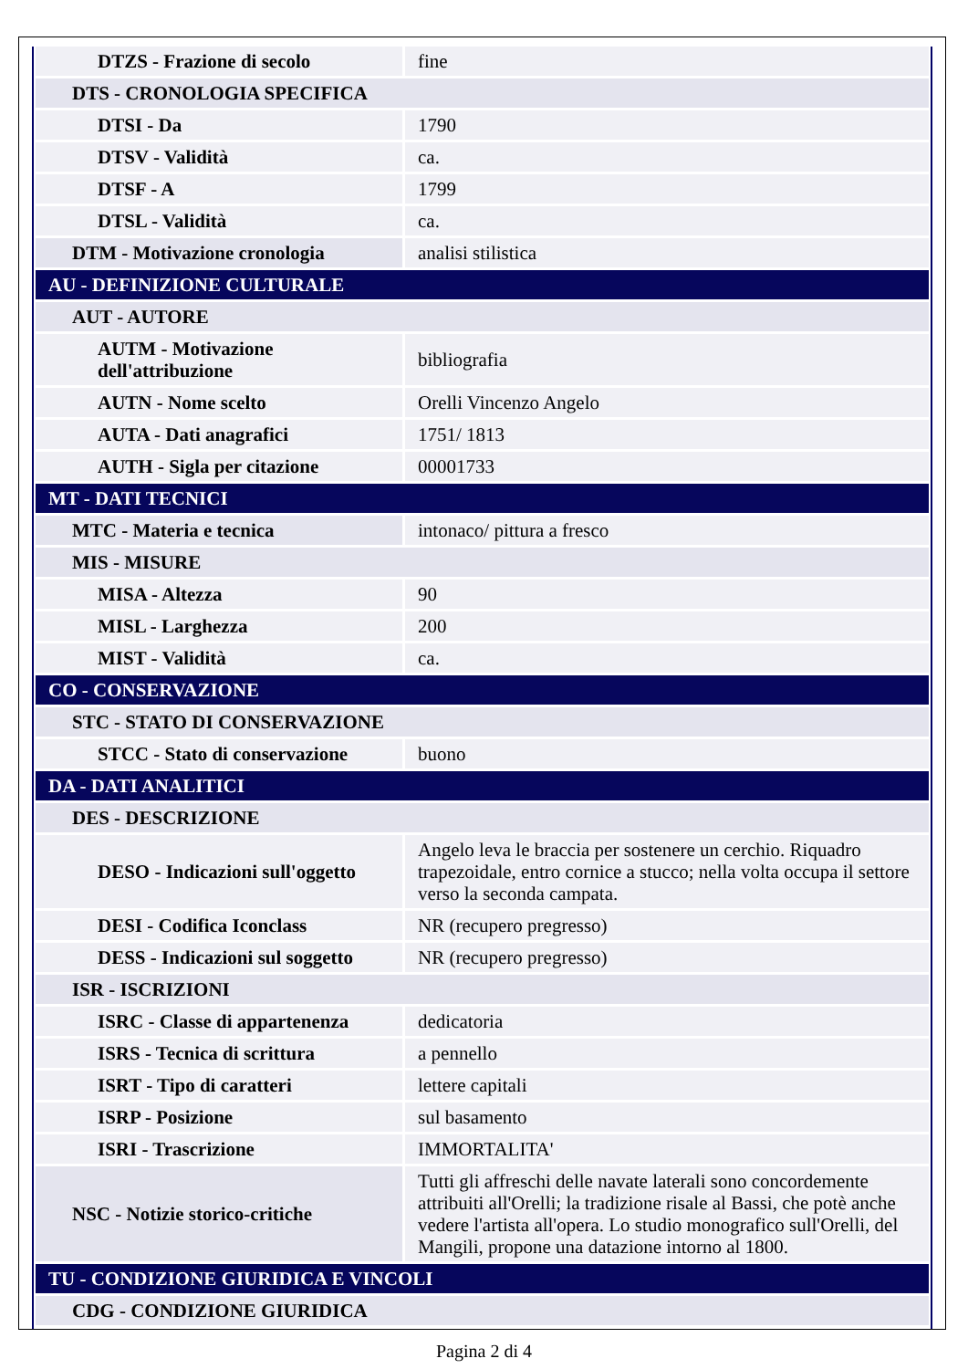| DTZS - Frazione di secolo | fine |
| DTS - CRONOLOGIA SPECIFICA | |
| DTSI - Da | 1790 |
| DTSV - Validità | ca. |
| DTSF - A | 1799 |
| DTSL - Validità | ca. |
| DTM - Motivazione cronologia | analisi stilistica |
| AU - DEFINIZIONE CULTURALE | |
| AUT - AUTORE | |
| AUTM - Motivazione dell'attribuzione | bibliografia |
| AUTN - Nome scelto | Orelli Vincenzo Angelo |
| AUTA - Dati anagrafici | 1751/ 1813 |
| AUTH - Sigla per citazione | 00001733 |
| MT - DATI TECNICI | |
| MTC - Materia e tecnica | intonaco/ pittura a fresco |
| MIS - MISURE | |
| MISA - Altezza | 90 |
| MISL - Larghezza | 200 |
| MIST - Validità | ca. |
| CO - CONSERVAZIONE | |
| STC - STATO DI CONSERVAZIONE | |
| STCC - Stato di conservazione | buono |
| DA - DATI ANALITICI | |
| DES - DESCRIZIONE | |
| DESO - Indicazioni sull'oggetto | Angelo leva le braccia per sostenere un cerchio. Riquadro trapezoidale, entro cornice a stucco; nella volta occupa il settore verso la seconda campata. |
| DESI - Codifica Iconclass | NR (recupero pregresso) |
| DESS - Indicazioni sul soggetto | NR (recupero pregresso) |
| ISR - ISCRIZIONI | |
| ISRC - Classe di appartenenza | dedicatoria |
| ISRS - Tecnica di scrittura | a pennello |
| ISRT - Tipo di caratteri | lettere capitali |
| ISRP - Posizione | sul basamento |
| ISRI - Trascrizione | IMMORTALITA' |
| NSC - Notizie storico-critiche | Tutti gli affreschi delle navate laterali sono concordemente attribuiti all'Orelli; la tradizione risale al Bassi, che potè anche vedere l'artista all'opera. Lo studio monografico sull'Orelli, del Mangili, propone una datazione intorno al 1800. |
| TU - CONDIZIONE GIURIDICA E VINCOLI | |
| CDG - CONDIZIONE GIURIDICA | |
Pagina 2 di 4